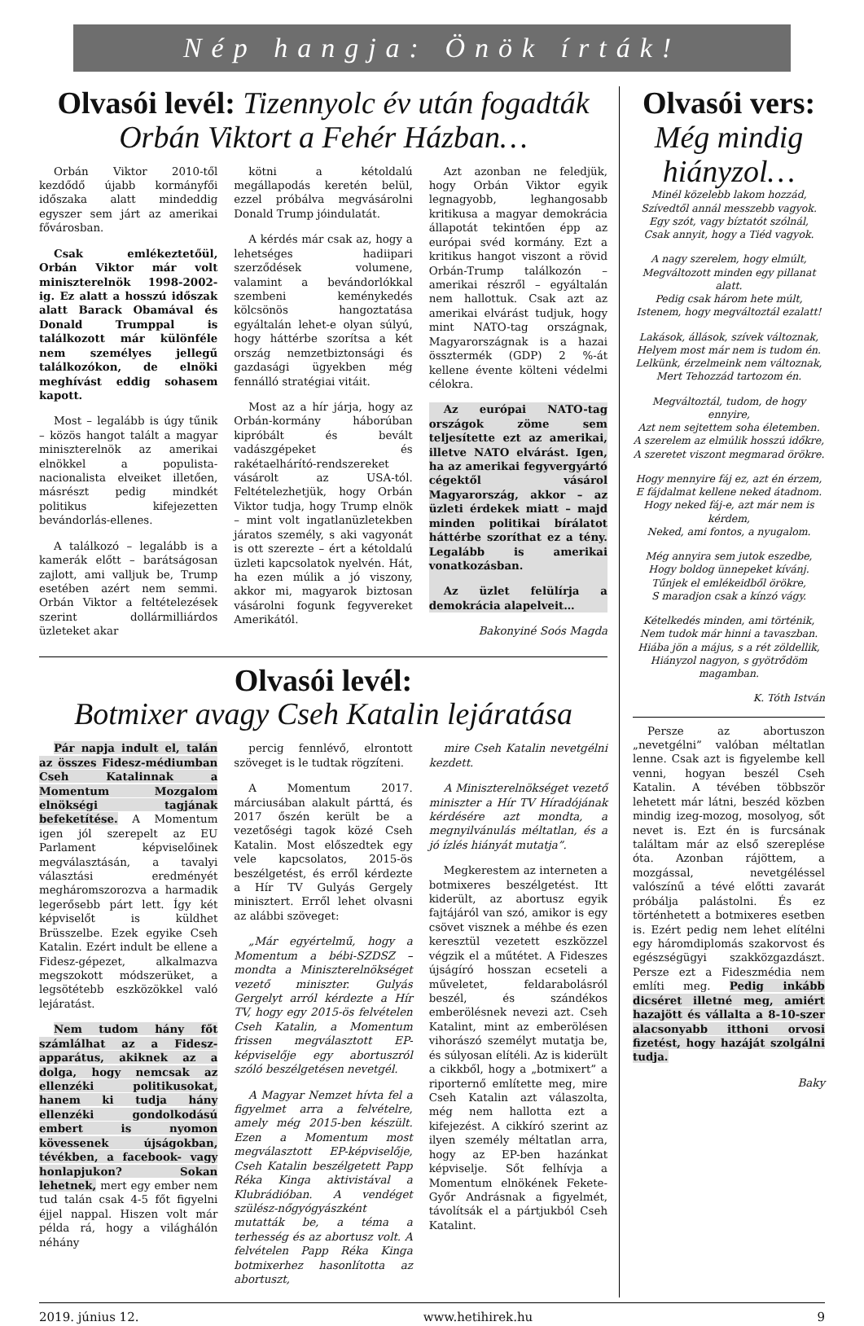Nép hangja: Önök írták!
Olvasói levél: Tizennyolc év után fogadták Orbán Viktort a Fehér Házban…
Orbán Viktor 2010-től kezdődő újabb kormányfői időszaka alatt mindeddig egyszer sem járt az amerikai fővárosban.
Csak emlékeztetőül, Orbán Viktor már volt miniszterelnök 1998-2002-ig. Ez alatt a hosszú időszak alatt Barack Obamával és Donald Trumppal is találkozott már különféle nem személyes jellegű találkozókon, de elnöki meghívást eddig sohasem kapott.
Most – legalább is úgy tűnik – közös hangot talált a magyar miniszterelnök az amerikai elnökkel a populista-nacionalista elveiket illetően, másrészt pedig mindkét politikus kifejezetten bevándorlás-ellenes.
A találkozó – legalább is a kamerák előtt – barátságosan zajlott, ami valljuk be, Trump esetében azért nem semmi. Orbán Viktor a feltételezések szerint dollármilliárdos üzleteket akar
kötni a kétoldalú megállapodás keretén belül, ezzel próbálva megvásárolni Donald Trump jóindulatát.
A kérdés már csak az, hogy a lehetséges hadiipari szerződések volumene, valamint a bevándorlókkal szembeni keménykedés kölcsönös hangoztatása egyáltalán lehet-e olyan súlyú, hogy háttérbe szorítsa a két ország nemzetbiztonsági és gazdasági ügyekben még fennálló stratégiai vitáit.
Most az a hír járja, hogy az Orbán-kormány háborúban kipróbált és bevált vadászgépeket és rakétaelhárító-rendszereket vásárolt az USA-tól. Feltételezhetjük, hogy Orbán Viktor tudja, hogy Trump elnök – mint volt ingatlanüzletekben járatos személy, s aki vagyonát is ott szerezte – ért a kétoldalú üzleti kapcsolatok nyelvén. Hát, ha ezen múlik a jó viszony, akkor mi, magyarok biztosan vásárolni fogunk fegyvereket Amerikától.
Azt azonban ne feledjük, hogy Orbán Viktor egyik legnagyobb, leghangosabb kritikusa a magyar demokrácia állapotát tekintően épp az európai svéd kormány. Ezt a kritikus hangot viszont a rövid Orbán-Trump találkozón – amerikai részről – egyáltalán nem hallottuk. Csak azt az amerikai elvárást tudjuk, hogy mint NATO-tag országnak, Magyarországnak is a hazai össztermék (GDP) 2 %-át kellene évente költeni védelmi célokra.
Az európai NATO-tag országok zöme sem teljesítette ezt az amerikai, illetve NATO elvárást. Igen, ha az amerikai fegyvergyártó cégektől vásárol Magyarország, akkor – az üzleti érdekek miatt – majd minden politikai bírálatot háttérbe szoríthat ez a tény. Legalább is amerikai vonatkozásban.
Az üzlet felülírja a demokrácia alapelveit…
Bakonyiné Soós Magda
Olvasói levél:
Botmixer avagy Cseh Katalin lejáratása
Pár napja indult el, talán az összes Fidesz-médiumban Cseh Katalinnak a Momentum Mozgalom elnökségi tagjának befeketítése. A Momentum igen jól szerepelt az EU Parlament képviselőinek megválasztásán, a tavalyi választási eredményét megháromszorozva a harmadik legerősebb párt lett. Így két képviselőt is küldhet Brüsszelbe. Ezek egyike Cseh Katalin. Ezért indult be ellene a Fidesz-gépezet, alkalmazva megszokott módszerüket, a legsötétebb eszközökkel való lejáratást.
Nem tudom hány főt számlálhat az a Fidesz-apparátus, akiknek az a dolga, hogy nemcsak az ellenzéki politikusokat, hanem ki tudja hány ellenzéki gondolkodású embert is nyomon kövessenek újságokban, tévékben, a facebook- vagy honlapjukon? Sokan lehetnek, mert egy ember nem tud talán csak 4-5 főt figyelni éjjel nappal. Hiszen volt már példa rá, hogy a világhálón néhány
percig fennlévő, elrontott szöveget is le tudtak rögzíteni.
A Momentum 2017. márciusában alakult párttá, és 2017 őszén került be a vezetőségi tagok közé Cseh Katalin. Most előszedtek egy vele kapcsolatos, 2015-ös beszélgetést, és erről kérdezte a Hír TV Gulyás Gergely minisztert. Erről lehet olvasni az alábbi szöveget:
„Már egyértelmű, hogy a Momentum a bébi-SZDSZ – mondta a Miniszterelnökséget vezető miniszter. Gulyás Gergelyt arról kérdezte a Hír TV, hogy egy 2015-ös felvételen Cseh Katalin, a Momentum frissen megválasztott EP-képviselője egy abortuszról szóló beszélgetésen nevetgél.
A Magyar Nemzet hívta fel a figyelmet arra a felvételre, amely még 2015-ben készült. Ezen a Momentum most megválasztott EP-képviselője, Cseh Katalin beszélgetett Papp Réka Kinga aktivistával a Klubrádióban. A vendéget szülész-nőgyógyászként mutatták be, a téma a terhesség és az abortusz volt. A felvételen Papp Réka Kinga botmixerhez hasonlította az abortuszt,
mire Cseh Katalin nevetgélni kezdett.
A Miniszterelnökséget vezető miniszter a Hír TV Híradójának kérdésére azt mondta, a megnyilvánulás méltatlan, és a jó ízlés hiányát mutatja”.
Megkerestem az interneten a botmixeres beszélgetést. Itt kiderült, az abortusz egyik fajtájáról van szó, amikor is egy csövet visznek a méhbe és ezen keresztül vezetett eszközzel végzik el a műtétet. A Fideszes újságíró hosszan ecseteli a műveletet, feldarabolásról beszél, és szándékos emberölésnek nevezi azt. Cseh Katalint, mint az emberölésen vihorászó személyt mutatja be, és súlyosan elítéli. Az is kiderült a cikkből, hogy a „botmixert” a riporternő említette meg, mire Cseh Katalin azt válaszolta, még nem hallotta ezt a kifejezést. A cikkíró szerint az ilyen személy méltatlan arra, hogy az EP-ben hazánkat képviselje. Sőt felhívja a Momentum elnökének Fekete-Győr Andrásnak a figyelmét, távolítsák el a pártjukból Cseh Katalint.
Olvasói vers:
Még mindig hiányzol…
Minél közelebb lakom hozzád,
Szívedtől annál messzebb vagyok.
Egy szót, vagy bíztatót szólnál,
Csak annyit, hogy a Tiéd vagyok.
A nagy szerelem, hogy elmúlt,
Megváltozott minden egy pillanat alatt.
Pedig csak három hete múlt,
Istenem, hogy megváltoztál ezalatt!
Lakások, állások, szívek változnak,
Helyem most már nem is tudom én.
Lelkünk, érzelmeink nem változnak,
Mert Tehozzád tartozom én.
Megváltoztál, tudom, de hogy ennyire,
Azt nem sejtettem soha életemben.
A szerelem az elmúlik hosszú időkre,
A szeretet viszont megmarad örökre.
Hogy mennyire fáj ez, azt én érzem,
E fájdalmat kellene neked átadnom.
Hogy neked fáj-e, azt már nem is kérdem,
Neked, ami fontos, a nyugalom.
Még annyira sem jutok eszedbe,
Hogy boldog ünnepeket kívánj.
Tűnjek el emlékeidből örökre,
S maradjon csak a kínzó vágy.
Kételkedés minden, ami történik,
Nem tudok már hinni a tavaszban.
Hiába jön a május, s a rét zöldellik,
Hiányzol nagyon, s gyötrődöm magamban.
K. Tóth István
Persze az abortuszon „nevetgélni” valóban méltatlan lenne. Csak azt is figyelembe kell venni, hogyan beszél Cseh Katalin. A tévében többször lehetett már látni, beszéd közben mindig izeg-mozog, mosolyog, sőt nevet is. Ezt én is furcsának találtam már az első szereplése óta. Azonban rájöttem, a mozgással, nevetgéléssel valószínű a tévé előtti zavarát próbálja palástolni. És ez történhetett a botmixeres esetben is. Ezért pedig nem lehet elítélni egy háromdiplomás szakorvost és egészségügyi szakközgazdászt. Persze ezt a Fideszmédia nem említi meg. Pedig inkább dicséret illetné meg, amiért hazajött és vállalta a 8-10-szer alacsonyabb itthoni orvosi fizetést, hogy hazáját szolgálni tudja.
Baky
2019. június 12. www.hetihirek.hu 9